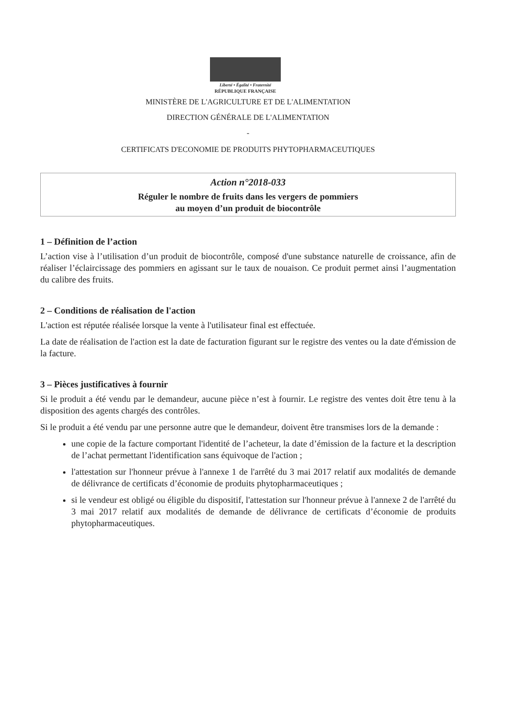Liberté • Égalité • Fraternité
RÉPUBLIQUE FRANÇAISE
MINISTÈRE DE L'AGRICULTURE ET DE L'ALIMENTATION
DIRECTION GÉNÉRALE DE L'ALIMENTATION
-
CERTIFICATS D'ECONOMIE DE PRODUITS PHYTOPHARMACEUTIQUES
Action n°2018-033
Réguler le nombre de fruits dans les vergers de pommiers
au moyen d’un produit de biocontrôle
1 – Définition de l’action
L’action vise à l’utilisation d’un produit de biocontrôle, composé d'une substance naturelle de croissance, afin de réaliser l’éclaircissage des pommiers en agissant sur le taux de nouaison. Ce produit permet ainsi l’augmentation du calibre des fruits.
2 – Conditions de réalisation de l'action
L'action est réputée réalisée lorsque la vente à l'utilisateur final est effectuée.
La date de réalisation de l'action est la date de facturation figurant sur le registre des ventes ou la date d'émission de la facture.
3 – Pièces justificatives à fournir
Si le produit a été vendu par le demandeur, aucune pièce n’est à fournir. Le registre des ventes doit être tenu à la disposition des agents chargés des contrôles.
Si le produit a été vendu par une personne autre que le demandeur, doivent être transmises lors de la demande :
une copie de la facture comportant l'identité de l’acheteur, la date d’émission de la facture et la description de l’achat permettant l'identification sans équivoque de l'action ;
l'attestation sur l'honneur prévue à l'annexe 1 de l'arrêté du 3 mai 2017 relatif aux modalités de demande de délivrance de certificats d’économie de produits phytopharmaceutiques ;
si le vendeur est obligé ou éligible du dispositif, l'attestation sur l'honneur prévue à l'annexe 2 de l'arrêté du 3 mai 2017 relatif aux modalités de demande de délivrance de certificats d’économie de produits phytopharmaceutiques.